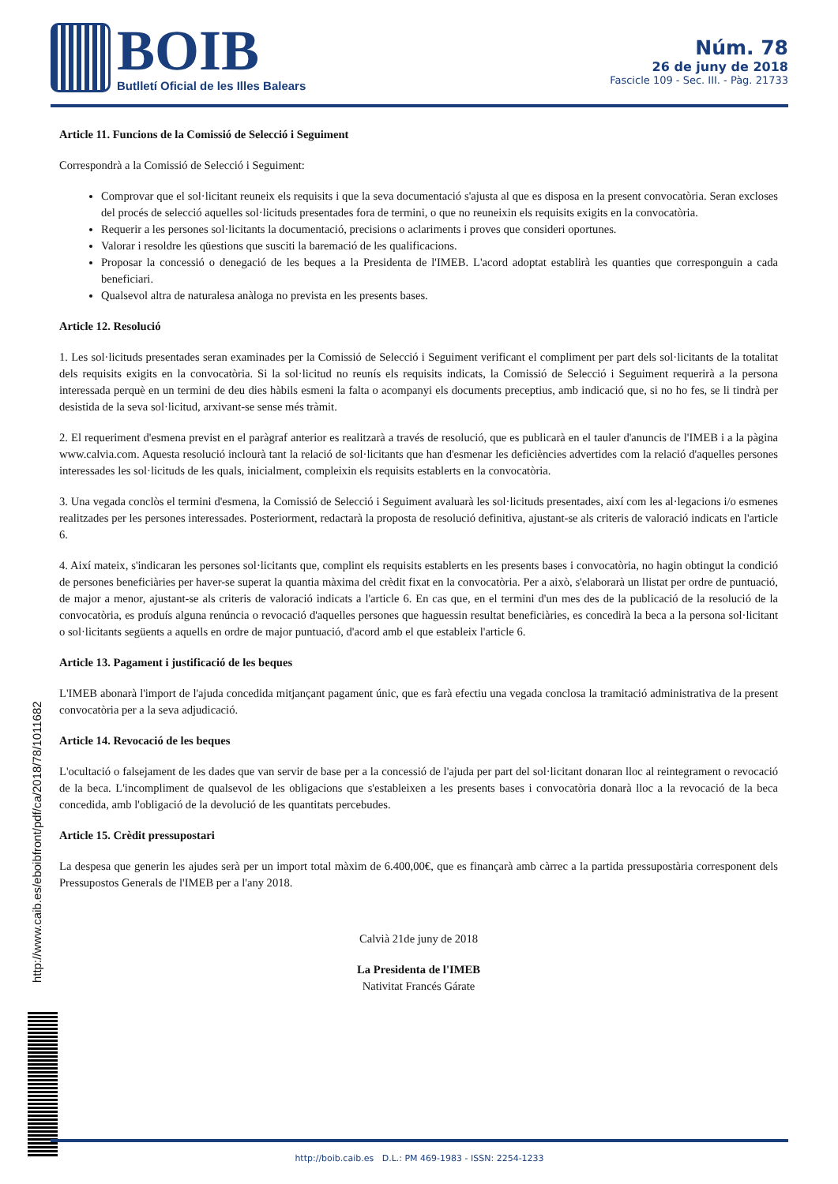BOIB
Butlletí Oficial de les Illes Balears
Núm. 78
26 de juny de 2018
Fascicle 109 - Sec. III. - Pàg. 21733
Article 11. Funcions de la Comissió de Selecció i Seguiment
Correspondrà a la Comissió de Selecció i Seguiment:
Comprovar que el sol·licitant reuneix els requisits i que la seva documentació s'ajusta al que es disposa en la present convocatòria. Seran excloses del procés de selecció aquelles sol·licituds presentades fora de termini, o que no reuneixin els requisits exigits en la convocatòria.
Requerir a les persones sol·licitants la documentació, precisions o aclariments i proves que consideri oportunes.
Valorar i resoldre les qüestions que susciti la baremació de les qualificacions.
Proposar la concessió o denegació de les beques a la Presidenta de l'IMEB. L'acord adoptat establirà les quanties que corresponguin a cada beneficiari.
Qualsevol altra de naturalesa anàloga no prevista en les presents bases.
Article 12. Resolució
1. Les sol·licituds presentades seran examinades per la Comissió de Selecció i Seguiment verificant el compliment per part dels sol·licitants de la totalitat dels requisits exigits en la convocatòria. Si la sol·licitud no reunís els requisits indicats, la Comissió de Selecció i Seguiment requerirà a la persona interessada perquè en un termini de deu dies hàbils esmeni la falta o acompanyi els documents preceptius, amb indicació que, si no ho fes, se li tindrà per desistida de la seva sol·licitud, arxivant-se sense més tràmit.
2. El requeriment d'esmena previst en el paràgraf anterior es realitzarà a través de resolució, que es publicarà en el tauler d'anuncis de l'IMEB i a la pàgina www.calvia.com. Aquesta resolució inclourà tant la relació de sol·licitants que han d'esmenar les deficiències advertides com la relació d'aquelles persones interessades les sol·licituds de les quals, inicialment, compleixin els requisits establerts en la convocatòria.
3. Una vegada conclòs el termini d'esmena, la Comissió de Selecció i Seguiment avaluarà les sol·licituds presentades, així com les al·legacions i/o esmenes realitzades per les persones interessades. Posteriorment, redactarà la proposta de resolució definitiva, ajustant-se als criteris de valoració indicats en l'article 6.
4. Així mateix, s'indicaran les persones sol·licitants que, complint els requisits establerts en les presents bases i convocatòria, no hagin obtingut la condició de persones beneficiàries per haver-se superat la quantia màxima del crèdit fixat en la convocatòria. Per a això, s'elaborarà un llistat per ordre de puntuació, de major a menor, ajustant-se als criteris de valoració indicats a l'article 6. En cas que, en el termini d'un mes des de la publicació de la resolució de la convocatòria, es produís alguna renúncia o revocació d'aquelles persones que haguessin resultat beneficiàries, es concedirà la beca a la persona sol·licitant o sol·licitants següents a aquells en ordre de major puntuació, d'acord amb el que estableix l'article 6.
Article 13. Pagament i justificació de les beques
L'IMEB abonarà l'import de l'ajuda concedida mitjançant pagament únic, que es farà efectiu una vegada conclosa la tramitació administrativa de la present convocatòria per a la seva adjudicació.
Article 14. Revocació de les beques
L'ocultació o falsejament de les dades que van servir de base per a la concessió de l'ajuda per part del sol·licitant donaran lloc al reintegrament o revocació de la beca. L'incompliment de qualsevol de les obligacions que s'estableixen a les presents bases i convocatòria donarà lloc a la revocació de la beca concedida, amb l'obligació de la devolució de les quantitats percebudes.
Article 15. Crèdit pressupostari
La despesa que generin les ajudes serà per un import total màxim de 6.400,00€, que es finançarà amb càrrec a la partida pressupostària corresponent dels Pressupostos Generals de l'IMEB per a l'any 2018.
Calvià 21de juny de 2018
La Presidenta de l'IMEB
Nativitat Francés Gárate
http://www.caib.es/eboibfront/pdf/ca/2018/78/1011682
http://boib.caib.es D.L.: PM 469-1983 - ISSN: 2254-1233